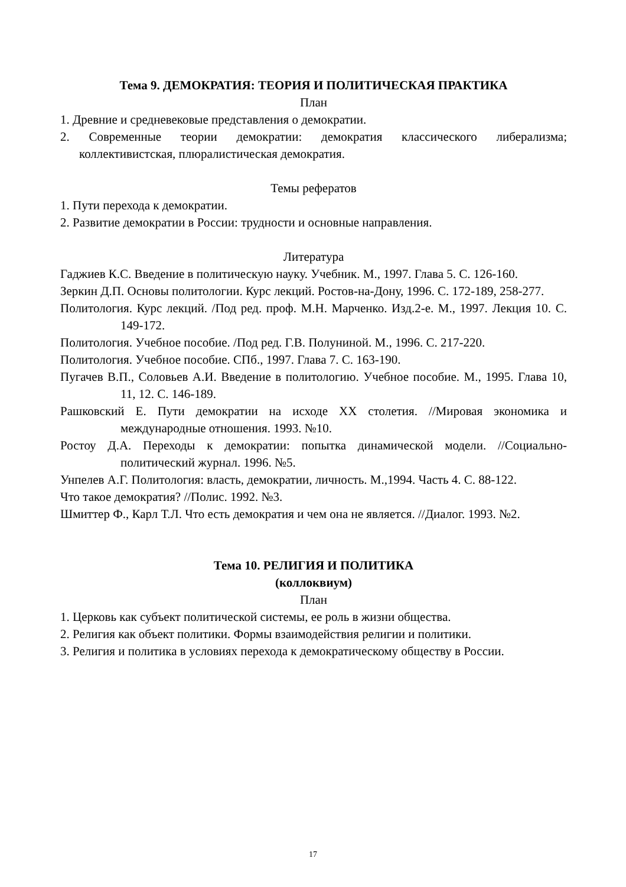Тема 9. ДЕМОКРАТИЯ: ТЕОРИЯ И ПОЛИТИЧЕСКАЯ ПРАКТИКА
План
1. Древние и средневековые представления о демократии.
2. Современные теории демократии: демократия классического либерализма; коллективистская, плюралистическая демократия.
Темы рефератов
1. Пути перехода к демократии.
2. Развитие демократии в России: трудности и основные направления.
Литература
Гаджиев К.С. Введение в политическую науку. Учебник. М., 1997. Глава 5. С. 126-160.
Зеркин Д.П. Основы политологии. Курс лекций. Ростов-на-Дону, 1996. С. 172-189, 258-277.
Политология. Курс лекций. /Под ред. проф. М.Н. Марченко. Изд.2-е. М., 1997. Лекция 10. С. 149-172.
Политология. Учебное пособие. /Под ред. Г.В. Полуниной. М., 1996. С. 217-220.
Политология. Учебное пособие. СПб., 1997. Глава 7. С. 163-190.
Пугачев В.П., Соловьев А.И. Введение в политологию. Учебное пособие. М., 1995. Глава 10, 11, 12. С. 146-189.
Рашковский Е. Пути демократии на исходе XX столетия. //Мировая экономика и международные отношения. 1993. №10.
Ростоу Д.А. Переходы к демократии: попытка динамической модели. //Социально-политический журнал. 1996. №5.
Унпелев А.Г. Политология: власть, демократии, личность. М.,1994. Часть 4. С. 88-122.
Что такое демократия? //Полис. 1992. №3.
Шмиттер Ф., Карл Т.Л. Что есть демократия и чем она не является. //Диалог. 1993. №2.
Тема 10. РЕЛИГИЯ И ПОЛИТИКА
(коллоквиум)
План
1. Церковь как субъект политической системы, ее роль в жизни общества.
2. Религия как объект политики. Формы взаимодействия религии и политики.
3. Религия и политика в условиях перехода к демократическому обществу в России.
17